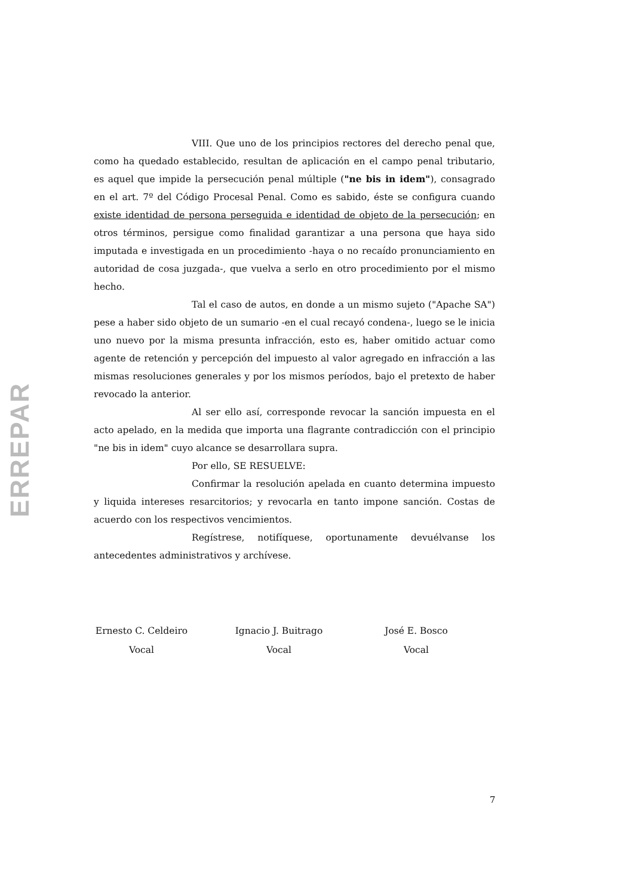ERREPAR
VIII. Que uno de los principios rectores del derecho penal que, como ha quedado establecido, resultan de aplicación en el campo penal tributario, es aquel que impide la persecución penal múltiple ("ne bis in idem"), consagrado en el art. 7º del Código Procesal Penal. Como es sabido, éste se configura cuando existe identidad de persona perseguida e identidad de objeto de la persecución; en otros términos, persigue como finalidad garantizar a una persona que haya sido imputada e investigada en un procedimiento -haya o no recaído pronunciamiento en autoridad de cosa juzgada-, que vuelva a serlo en otro procedimiento por el mismo hecho.
Tal el caso de autos, en donde a un mismo sujeto ("Apache SA") pese a haber sido objeto de un sumario -en el cual recayó condena-, luego se le inicia uno nuevo por la misma presunta infracción, esto es, haber omitido actuar como agente de retención y percepción del impuesto al valor agregado en infracción a las mismas resoluciones generales y por los mismos períodos, bajo el pretexto de haber revocado la anterior.
Al ser ello así, corresponde revocar la sanción impuesta en el acto apelado, en la medida que importa una flagrante contradicción con el principio "ne bis in idem" cuyo alcance se desarrollara supra.
Por ello, SE RESUELVE:
Confirmar la resolución apelada en cuanto determina impuesto y liquida intereses resarcitorios; y revocarla en tanto impone sanción. Costas de acuerdo con los respectivos vencimientos.
Regístrese, notifíquese, oportunamente devuélvanse los antecedentes administrativos y archívese.
Ernesto C. Celdeiro
Vocal
Ignacio J. Buitrago
Vocal
José E. Bosco
Vocal
7